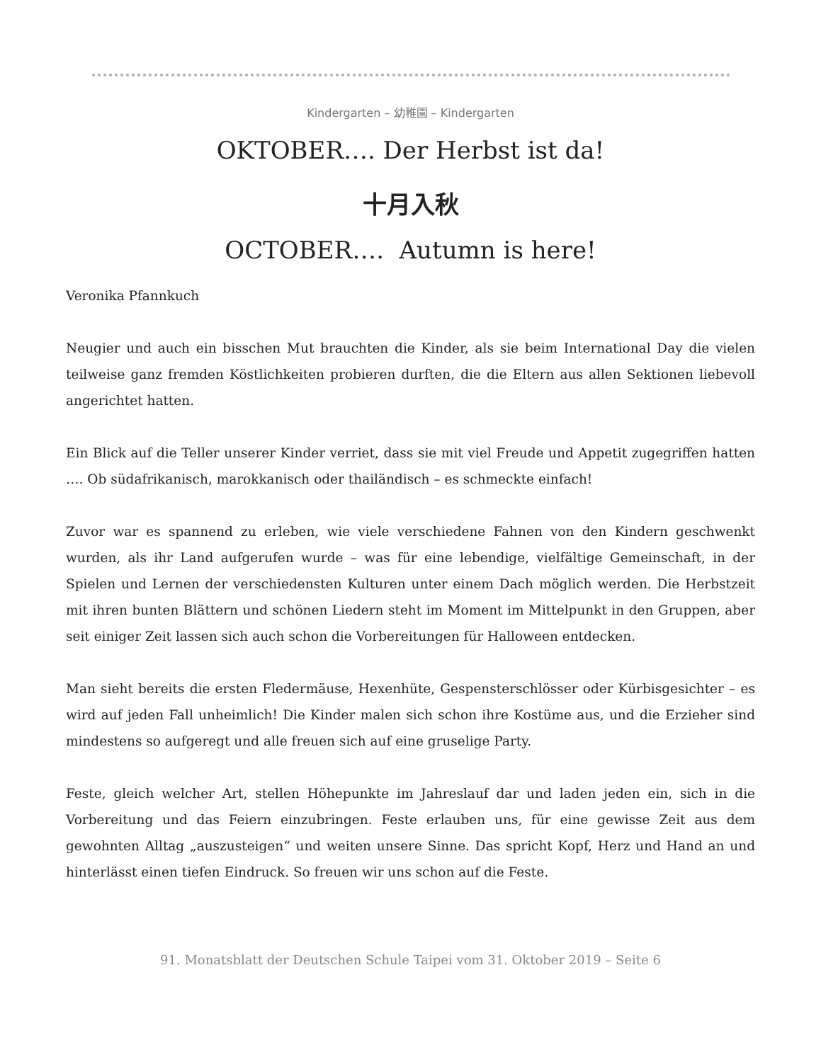Kindergarten – 幼稚園 – Kindergarten
OKTOBER…. Der Herbst ist da!
十月入秋
OCTOBER…. Autumn is here!
Veronika Pfannkuch
Neugier und auch ein bisschen Mut brauchten die Kinder, als sie beim International Day die vielen teilweise ganz fremden Köstlichkeiten probieren durften, die die Eltern aus allen Sektionen liebevoll angerichtet hatten.
Ein Blick auf die Teller unserer Kinder verriet, dass sie mit viel Freude und Appetit zugegriffen hatten …. Ob südafrikanisch, marokkanisch oder thailändisch – es schmeckte einfach!
Zuvor war es spannend zu erleben, wie viele verschiedene Fahnen von den Kindern geschwenkt wurden, als ihr Land aufgerufen wurde – was für eine lebendige, vielfältige Gemeinschaft, in der Spielen und Lernen der verschiedensten Kulturen unter einem Dach möglich werden. Die Herbstzeit mit ihren bunten Blättern und schönen Liedern steht im Moment im Mittelpunkt in den Gruppen, aber seit einiger Zeit lassen sich auch schon die Vorbereitungen für Halloween entdecken.
Man sieht bereits die ersten Fledermäuse, Hexenhüte, Gespensterschlösser oder Kürbisgesichter – es wird auf jeden Fall unheimlich! Die Kinder malen sich schon ihre Kostüme aus, und die Erzieher sind mindestens so aufgeregt und alle freuen sich auf eine gruselige Party.
Feste, gleich welcher Art, stellen Höhepunkte im Jahreslauf dar und laden jeden ein, sich in die Vorbereitung und das Feiern einzubringen. Feste erlauben uns, für eine gewisse Zeit aus dem gewohnten Alltag „auszusteigen“ und weiten unsere Sinne. Das spricht Kopf, Herz und Hand an und hinterlässt einen tiefen Eindruck. So freuen wir uns schon auf die Feste.
91. Monatsblatt der Deutschen Schule Taipei vom 31. Oktober 2019 – Seite 6